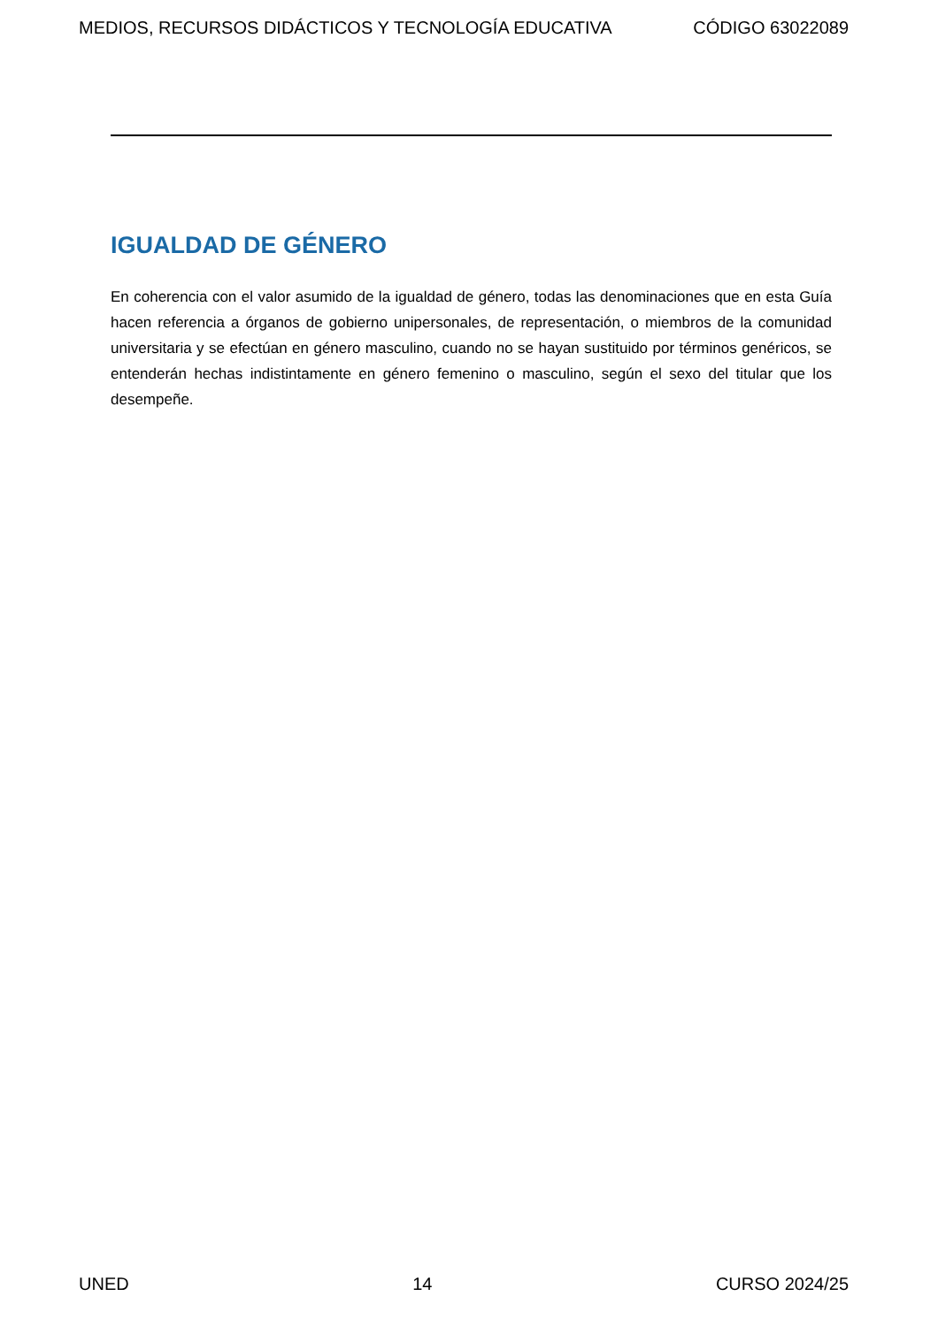MEDIOS, RECURSOS DIDÁCTICOS Y TECNOLOGÍA EDUCATIVA CÓDIGO 63022089
IGUALDAD DE GÉNERO
En coherencia con el valor asumido de la igualdad de género, todas las denominaciones que en esta Guía hacen referencia a órganos de gobierno unipersonales, de representación, o miembros de la comunidad universitaria y se efectúan en género masculino, cuando no se hayan sustituido por términos genéricos, se entenderán hechas indistintamente en género femenino o masculino, según el sexo del titular que los desempeñe.
UNED 14 CURSO 2024/25